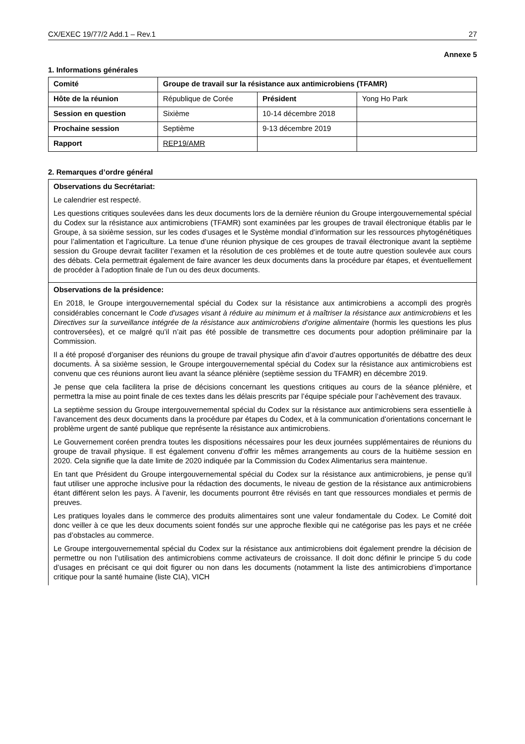CX/EXEC 19/77/2 Add.1 – Rev.1 27
Annexe 5
1. Informations générales
| Comité | Groupe de travail sur la résistance aux antimicrobiens (TFAMR) | | |
| Hôte de la réunion | République de Corée | Président | Yong Ho Park |
| Session en question | Sixième | 10-14 décembre 2018 | |
| Prochaine session | Septième | 9-13 décembre 2019 | |
| Rapport | REP19/AMR | | |
2. Remarques d’ordre général
| Observations du Secrétariat: Le calendrier est respecté. Les questions critiques soulevées dans les deux documents lors de la dernière réunion du Groupe intergouvernemental spécial du Codex sur la résistance aux antimicrobiens (TFAMR) sont examinées par les groupes de travail électronique établis par le Groupe, à sa sixième session, sur les codes d’usages et le Système mondial d’information sur les ressources phytogénétiques pour l’alimentation et l’agriculture. La tenue d’une réunion physique de ces groupes de travail électronique avant la septième session du Groupe devrait faciliter l’examen et la résolution de ces problèmes et de toute autre question soulevée aux cours des débats. Cela permettrait également de faire avancer les deux documents dans la procédure par étapes, et éventuellement de procéder à l’adoption finale de l’un ou des deux documents. |
| Observations de la présidence: En 2018, le Groupe intergouvernemental spécial du Codex sur la résistance aux antimicrobiens a accompli des progrès considérables concernant le Code d’usages visant à réduire au minimum et à maîtriser la résistance aux antimicrobiens et les Directives sur la surveillance intégrée de la résistance aux antimicrobiens d’origine alimentaire (hormis les questions les plus controversées), et ce malgré qu’il n’ait pas été possible de transmettre ces documents pour adoption préliminaire par la Commission. Il a été proposé d’organiser des réunions du groupe de travail physique afin d’avoir d’autres opportunités de débattre des deux documents. À sa sixième session, le Groupe intergouvernemental spécial du Codex sur la résistance aux antimicrobiens est convenu que ces réunions auront lieu avant la séance plénière (septième session du TFAMR) en décembre 2019. Je pense que cela facilitera la prise de décisions concernant les questions critiques au cours de la séance plénière, et permettra la mise au point finale de ces textes dans les délais prescrits par l’équipe spéciale pour l’achèvement des travaux. La septième session du Groupe intergouvernemental spécial du Codex sur la résistance aux antimicrobiens sera essentielle à l’avancement des deux documents dans la procédure par étapes du Codex, et à la communication d’orientations concernant le problème urgent de santé publique que représente la résistance aux antimicrobiens. Le Gouvernement coréen prendra toutes les dispositions nécessaires pour les deux journées supplémentaires de réunions du groupe de travail physique. Il est également convenu d’offrir les mêmes arrangements au cours de la huitième session en 2020. Cela signifie que la date limite de 2020 indiquée par la Commission du Codex Alimentarius sera maintenue. En tant que Président du Groupe intergouvernemental spécial du Codex sur la résistance aux antimicrobiens, je pense qu’il faut utiliser une approche inclusive pour la rédaction des documents, le niveau de gestion de la résistance aux antimicrobiens étant différent selon les pays. À l’avenir, les documents pourront être révisés en tant que ressources mondiales et permis de preuves. Les pratiques loyales dans le commerce des produits alimentaires sont une valeur fondamentale du Codex. Le Comité doit donc veiller à ce que les deux documents soient fondés sur une approche flexible qui ne catégorise pas les pays et ne créée pas d’obstacles au commerce. Le Groupe intergouvernemental spécial du Codex sur la résistance aux antimicrobiens doit également prendre la décision de permettre ou non l’utilisation des antimicrobiens comme activateurs de croissance. Il doit donc définir le principe 5 du code d’usages en précisant ce qui doit figurer ou non dans les documents (notamment la liste des antimicrobiens d’importance critique pour la santé humaine (liste CIA), VICH |